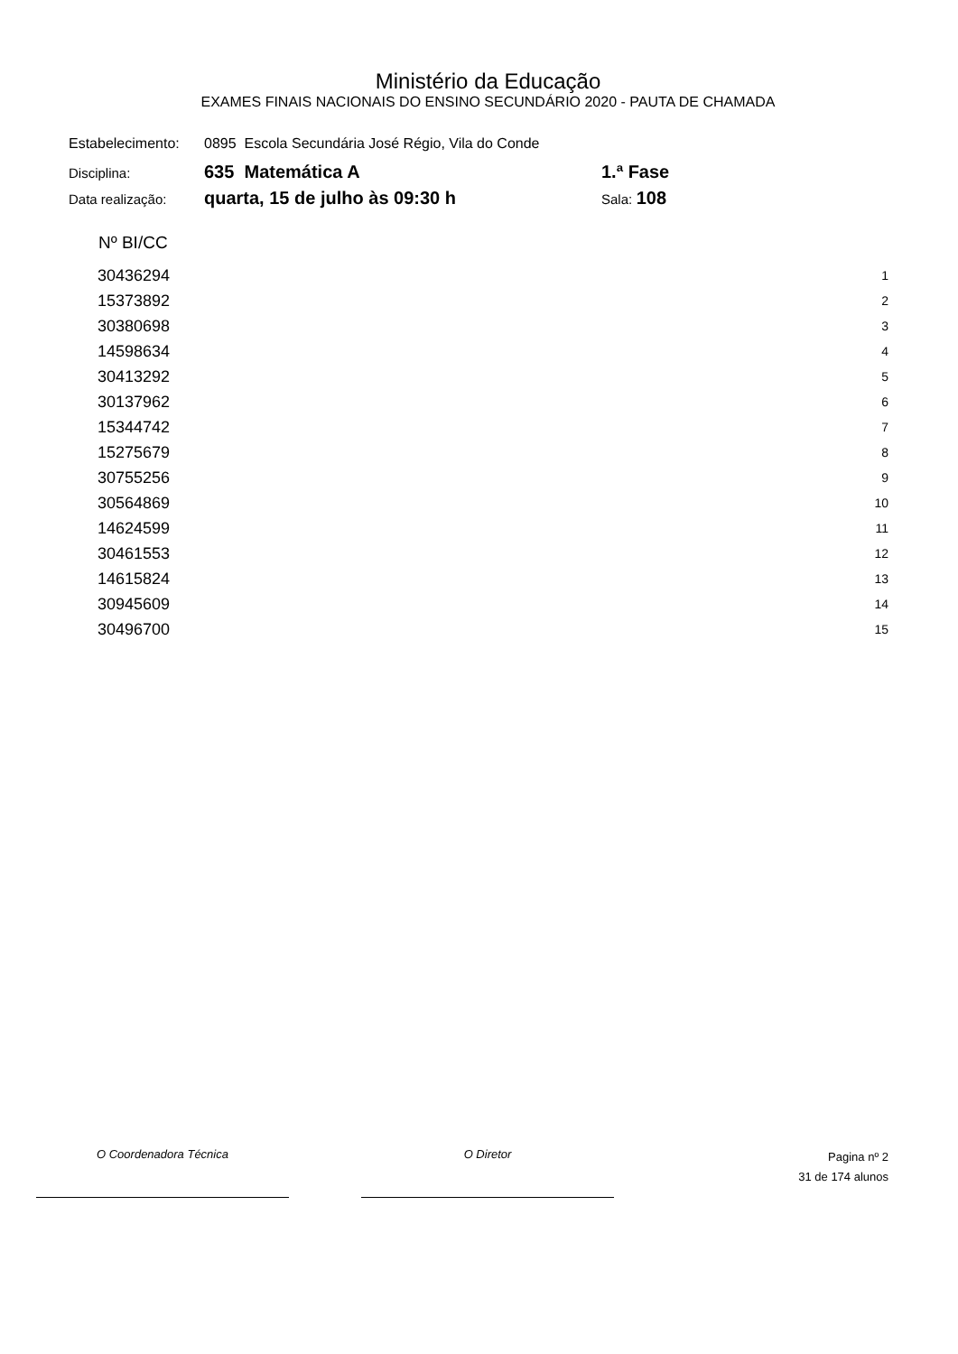Ministério da Educação
EXAMES FINAIS NACIONAIS DO ENSINO SECUNDÁRIO 2020 - PAUTA DE CHAMADA
| Estabelecimento: | 0895 Escola Secundária José Régio, Vila do Conde | |
| Disciplina: | 635 Matemática A | 1.ª Fase |
| Data realização: | quarta, 15 de julho às 09:30 h | Sala: 108 |
| Nº BI/CC | |
| --- | --- |
| 30436294 | 1 |
| 15373892 | 2 |
| 30380698 | 3 |
| 14598634 | 4 |
| 30413292 | 5 |
| 30137962 | 6 |
| 15344742 | 7 |
| 15275679 | 8 |
| 30755256 | 9 |
| 30564869 | 10 |
| 14624599 | 11 |
| 30461553 | 12 |
| 14615824 | 13 |
| 30945609 | 14 |
| 30496700 | 15 |
O Coordenadora Técnica O Diretor
Pagina nº 2
31 de 174 alunos